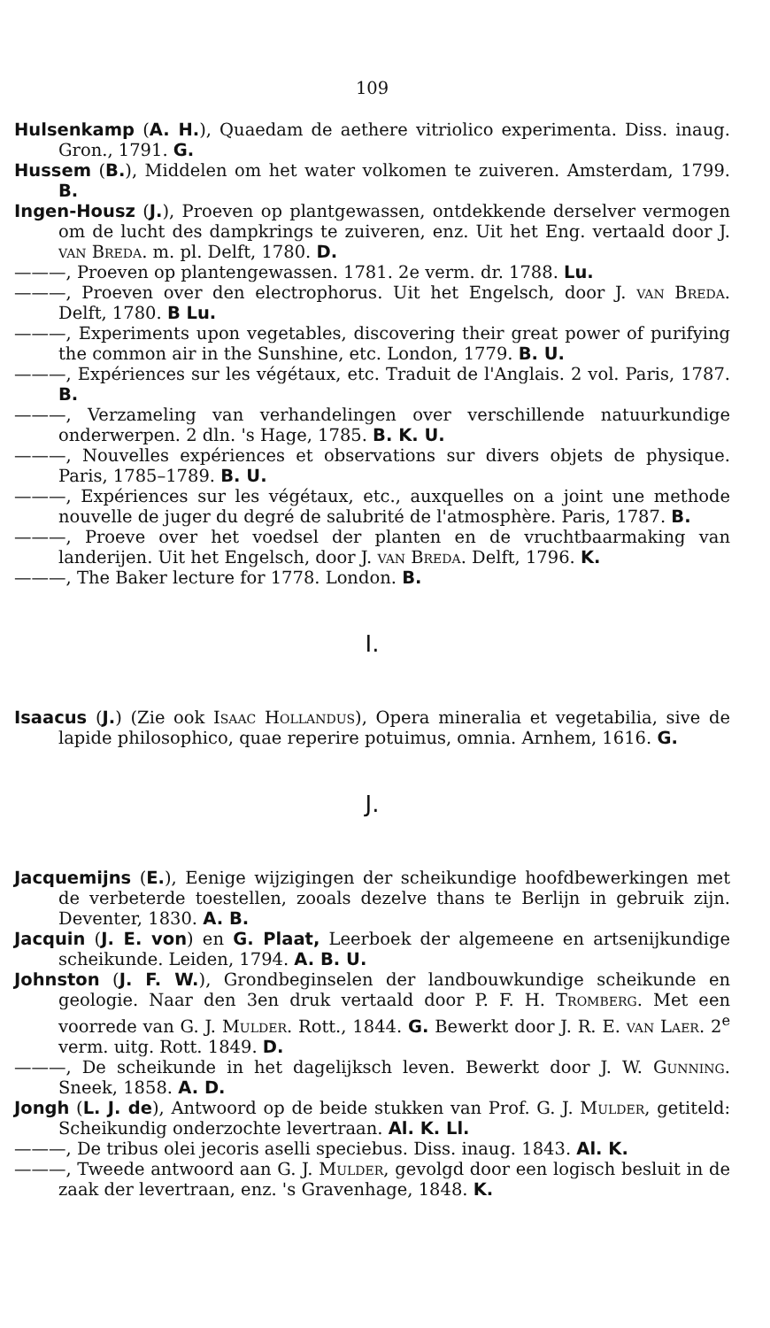109
Hulsenkamp (A. H.), Quaedam de aethere vitriolico experimenta. Diss. inaug. Gron., 1791. G.
Hussem (B.), Middelen om het water volkomen te zuiveren. Amsterdam, 1799. B.
Ingen-Housz (J.), Proeven op plantgewassen, ontdekkende derselver vermogen om de lucht des dampkrings te zuiveren, enz. Uit het Eng. vertaald door J. van Breda. m. pl. Delft, 1780. D.
———, Proeven op plantengewassen. 1781. 2e verm. dr. 1788. Lu.
———, Proeven over den electrophorus. Uit het Engelsch, door J. van Breda. Delft, 1780. B Lu.
———, Experiments upon vegetables, discovering their great power of purifying the common air in the Sunshine, etc. London, 1779. B. U.
———, Expériences sur les végétaux, etc. Traduit de l'Anglais. 2 vol. Paris, 1787. B.
———, Verzameling van verhandelingen over verschillende natuurkundige onderwerpen. 2 dln. 's Hage, 1785. B. K. U.
———, Nouvelles expériences et observations sur divers objets de physique. Paris, 1785–1789. B. U.
———, Expériences sur les végétaux, etc., auxquelles on a joint une methode nouvelle de juger du degré de salubrité de l'atmosphère. Paris, 1787. B.
———, Proeve over het voedsel der planten en de vruchtbaarmaking van landerijen. Uit het Engelsch, door J. van Breda. Delft, 1796. K.
———, The Baker lecture for 1778. London. B.
I.
Isaacus (J.) (Zie ook Isaac Hollandus), Opera mineralia et vegetabilia, sive de lapide philosophico, quae reperire potuimus, omnia. Arnhem, 1616. G.
J.
Jacquemijns (E.), Eenige wijzigingen der scheikundige hoofdbewerkingen met de verbeterde toestellen, zooals dezelve thans te Berlijn in gebruik zijn. Deventer, 1830. A. B.
Jacquin (J. E. von) en G. Plaat, Leerboek der algemeene en artsenijkundige scheikunde. Leiden, 1794. A. B. U.
Johnston (J. F. W.), Grondbeginselen der landbouwkundige scheikunde en geologie. Naar den 3en druk vertaald door P. F. H. Tromberg. Met een voorrede van G. J. Mulder. Rott., 1844. G. Bewerkt door J. R. E. van Laer. 2<sup>e</sup> verm. uitg. Rott. 1849. D.
———, De scheikunde in het dagelijksch leven. Bewerkt door J. W. Gunning. Sneek, 1858. A. D.
Jongh (L. J. de), Antwoord op de beide stukken van Prof. G. J. Mulder, getiteld: Scheikundig onderzochte levertraan. Al. K. Ll.
———, De tribus olei jecoris aselli speciebus. Diss. inaug. 1843. Al. K.
———, Tweede antwoord aan G. J. Mulder, gevolgd door een logisch besluit in de zaak der levertraan, enz. 's Gravenhage, 1848. K.